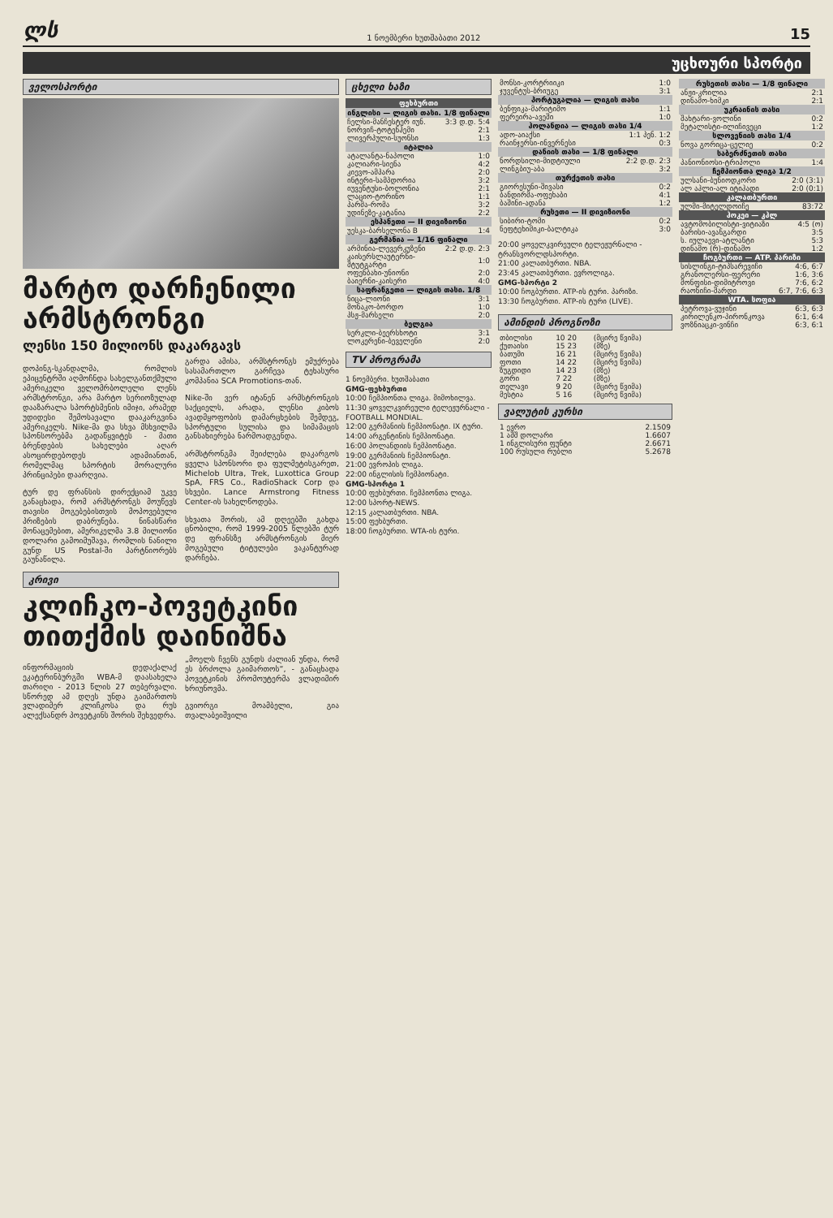ლს 1 ნოემბერი ხუთშაბათი 2012 15
უცხოური სპორტი
ველოსპორტი
მარტო დარჩენილი არმსტრონგი
ლენსი 150 მილიონს დაკარგავს
დოპინგ-სკანდალმა, რომლის ეპიცენტრში აღმოჩნდა სახელგანთქმული ამერიკელი ველომრბოლელი ლენს არმსტრონგი, არა მარტო სერიოზულად დააზარალა სპორტსმენის იმიჯი, არამედ უდიდესი შემოსავალი დააკარგვინა ამერიკელს. Nike-მა და სხვა მსხვილმა სპონსორებმა გადაწყვიტეს - მათი ბრენდების სახელები აღარ ასოცირდებოდეს ადამიანთან, რომელმაც სპორტის მორალური პრინციპები დაარღვია.
ტურ დე ფრანსის დირექციამ უკვე განაცხადა, რომ არმსტრონგს მოუწევს თავისი მოგებებისთვის მოპოვებული პრიზების დაბრუნება. ნინასწარი მონაცემებით, ამერიკელმა 3.8 მილიონი დოლარი გამოიმუშავა, რომლის ნანილი გუნდ US Postal-ში პარტნიორებს გაუნაწილა.
გარდა ამისა, არმსტრონგს ემუქრება სასამართლო გარჩევა ტეხასური კომპანია SCA Promotions-თან.
Nike-ში ვერ იტანენ არმსტრონგის საქციელს, არადა, ლენსი კიბოს ავადმყოფობის დამარცხების შემდეგ, სპორტული სულისა და სიმამაცის განსახიერება ნარმოადგენდა.
არმსტრონგმა შეიძლება დაკარგოს ყველა სპონსორი და ფულმეტისგარეთ, Michelob Ultra, Trek, Luxottica Group SpA, FRS Co., RadioShack Corp და სხვები. Lance Armstrong Fitness Center-ის სახელწოდება.
სხვათა შორის, ამ დღეებში გახდა ცნობილი, რომ 1999-2005 წლებში ტურ დე ფრანსზე არმსტრონგის მიერ მოგებული ტიტულები ვაკანტურად დარჩება.
კრივი
კლიჩკო-პოვეტკინი თითქმის დაინიშნა
ინფორმაციის დედაქალაქ ეკატერინბურგში WBA-მ დაასახელა თარიღი - 2013 წლის 27 თებერვალი. სწორედ ამ დღეს უნდა გაიმართოს ვლადიმერ კლიჩკოსა და რუს ალექსანდრ პოვეტკინს შორის შეხვედრა.
„მოელს ჩვენს გუნდს ძალიან უნდა, რომ ეს ბრძოლა გაიმართოს“, - განაცხადა პოვეტკინის პრომოუტერმა ვლადიმირ ხრიუნოვმა.
გვიორგი მოამბელი, გია თვალაბეიშვილი
ცხელი ხაზი
| ფეხბურთი | |
| --- | --- |
| ინგლისი — ლიგის თასი. 1/8 ფინალი | |
| ჩელსი-მანჩესტერ იუნ. | 3:3 დ.დ. 5:4 |
| ნორვიჩ-ტოტენჰემი | 2:1 |
| ლივერპული-სუონსი | 1:3 |
| იტალია | |
| ატალანტა-ნაპოლი | 1:0 |
| კალიარი-სიენა | 4:2 |
| კიევო-ამპარა | 2:0 |
| ინტერი-სამპდორია | 3:2 |
| იუვენტუსი-ბოლონია | 2:1 |
| ლაციო-ტორინო | 1:1 |
| პარმა-რომა | 3:2 |
| უდინეზე-კატანია | 2:2 |
| ესპანეთი — II დივიზიონი | |
| უესკა-ბარსელონა B | 1:4 |
| გერმანია — 1/16 ფინალი | |
| არმინია-ლევერკუზენი | 2:2 დ.დ. 2:3 |
| კაისერსლაუტერნი-შტუტგარტი | 1:0 |
| ოფენბახი-უნიონი | 2:0 |
| ბაიერნი-კაისერი | 4:0 |
| საფრანგეთი — ლიგის თასი. 1/8 | |
| ნიცა-ლიონი | 3:1 |
| მონაკო-ბორდო | 1:0 |
| პსჟ-მარსელი | 2:0 |
| ბელგია | |
| სერკლი-ბეერსხოტი | 3:1 |
| ლოკერენი-ბეველენი | 2:0 |
TV პროგრამა
1 ნოემბერი. ხუთშაბათი
GMG-ფეხბურთი
10:00 ჩემპიონთა ლიგა. მიმოხილვა.
11:30 ყოველკვირეული ტელეჟურნალი - FOOTBALL MONDIAL.
12:00 გერმანიის ჩემპიონატი. IX ტური.
14:00 არგენტინის ჩემპიონატი.
16:00 პოლანდიის ჩემპიონატი.
19:00 გერმანიის ჩემპიონატი.
21:00 ევროპის ლიგა.
22:00 ინგლისის ჩემპიონატი.
GMG-სპორტი 1
10:00 ფეხბურთი. ჩემპიონთა ლიგა.
12:00 სპორტ-NEWS.
12:15 კალათბურთი. NBA.
15:00 ფეხბურთი.
18:00 ჩოგბურთი. WTA-ის ტური.
| მონსი-კორტრიიკი | 1:0 |
| ჯუვენტუს-ბრიუგე | 3:1 |
| პორტუგალია — ლიგის თასი | |
| ბენფიკა-მარიტიმო | 1:1 |
| ფერეირა-ავეში | 1:0 |
| ჰოლანდია — ლიგის თასი 1/4 | |
| ადო-აიაქსი | 1:1 პენ. 1:2 |
| რაინჯერსი-ინვერნესი | 0:3 |
| დანიის თასი — 1/8 ფინალი | |
| ნორდსილი-მიდტიული | 2:2 დ.დ. 2:3 |
| ლინგბიუ-აბა | 3:2 |
| თურქეთის თასი | |
| გიორესუნი-შივასი | 0:2 |
| ბანდირმა-ოფეხაბი | 4:1 |
| ბაშინი-ადანა | 1:2 |
| რუსეთი — II დივიზიონი | |
| სიბირი-ტომი | 0:2 |
| ნეფტეხიმიკი-ბალტიკა | 3:0 |
20:00 ყოველკვირეული ტელეჟურნალი - ტრანსვორლდსპორტი.
21:00 კალათბურთი. NBA.
23:45 კალათბურთი. ევროლიგა.
GMG-სპორტი 2
10:00 ჩოგბურთი. ATP-ის ტური. პარიზი.
13:30 ჩოგბურთი. ATP-ის ტური (LIVE).
ამინდის პროგნოზი
| თბილისი | 10 20 | (მცირე წვიმა) |
| ქუთაისი | 15 23 | (მზე) |
| ბათუმი | 16 21 | (მცირე წვიმა) |
| ფოთი | 14 22 | (მცირე წვიმა) |
| ზუგდიდი | 14 23 | (მზე) |
| გორი | 7 22 | (მზე) |
| თელავი | 9 20 | (მცირე წვიმა) |
| მესტია | 5 16 | (მცირე წვიმა) |
ვალუტის კურსი
| 1 ევრო | 2.1509 |
| 1 აშშ დოლარი | 1.6607 |
| 1 ინგლისური ფუნტი | 2.6671 |
| 100 რუსული რუბლი | 5.2678 |
| რუსეთის თასი — 1/8 ფინალი | |
| --- | --- |
| ანჟი-კრილია | 2:1 |
| დინამო-ხიმკი | 2:1 |
| უკრაინის თასი | |
| შახტარი-ვოლინი | 0:2 |
| მეტალისტი-ილიჩივეცი | 1:2 |
| სლოვენიის თასი 1/4 | |
| ნოვა გორიცა-ცელიე | 0:2 |
| საბერძნეთის თასი | |
| პანიონიოსი-ტრიპოლი | 1:4 |
| ჩემპიონთა ლიგა 1/2 | |
| ულსანი-ბუნიოდკორი | 2:0 (3:1) |
| ალ აჰლი-ალ იტიჰადი | 2:0 (0:1) |
| კალათბურთი | |
| ულმი-მიტელდოიჩე | 83:72 |
| ჰოკეი — კჰლ | |
| ავტომობილისტი-ვიტიაზი | 4:5 (ო) |
| ბარისი-ავანგარდი | 3:5 |
| ს. იულაევი-ატლანტი | 5:3 |
| დინამო (რ)-დინამო | 1:2 |
| ჩოგბურთი — ATP. პარიზი | |
| სისლინგი-ტიპსარევიჩი | 4:6, 6:7 |
| გრანოლერსი-ფერერი | 1:6, 3:6 |
| მონფისი-დიმიტროვი | 7:6, 6:2 |
| რაონიჩი-შარდი | 6:7, 7:6, 6:3 |
| WTA. სოფია | |
| პეტროვა-ვუჯინი | 6:3, 6:3 |
| კირილენკო-პირონკოვა | 6:1, 6:4 |
| ვოზნიაცკი-ვინჩი | 6:3, 6:1 |